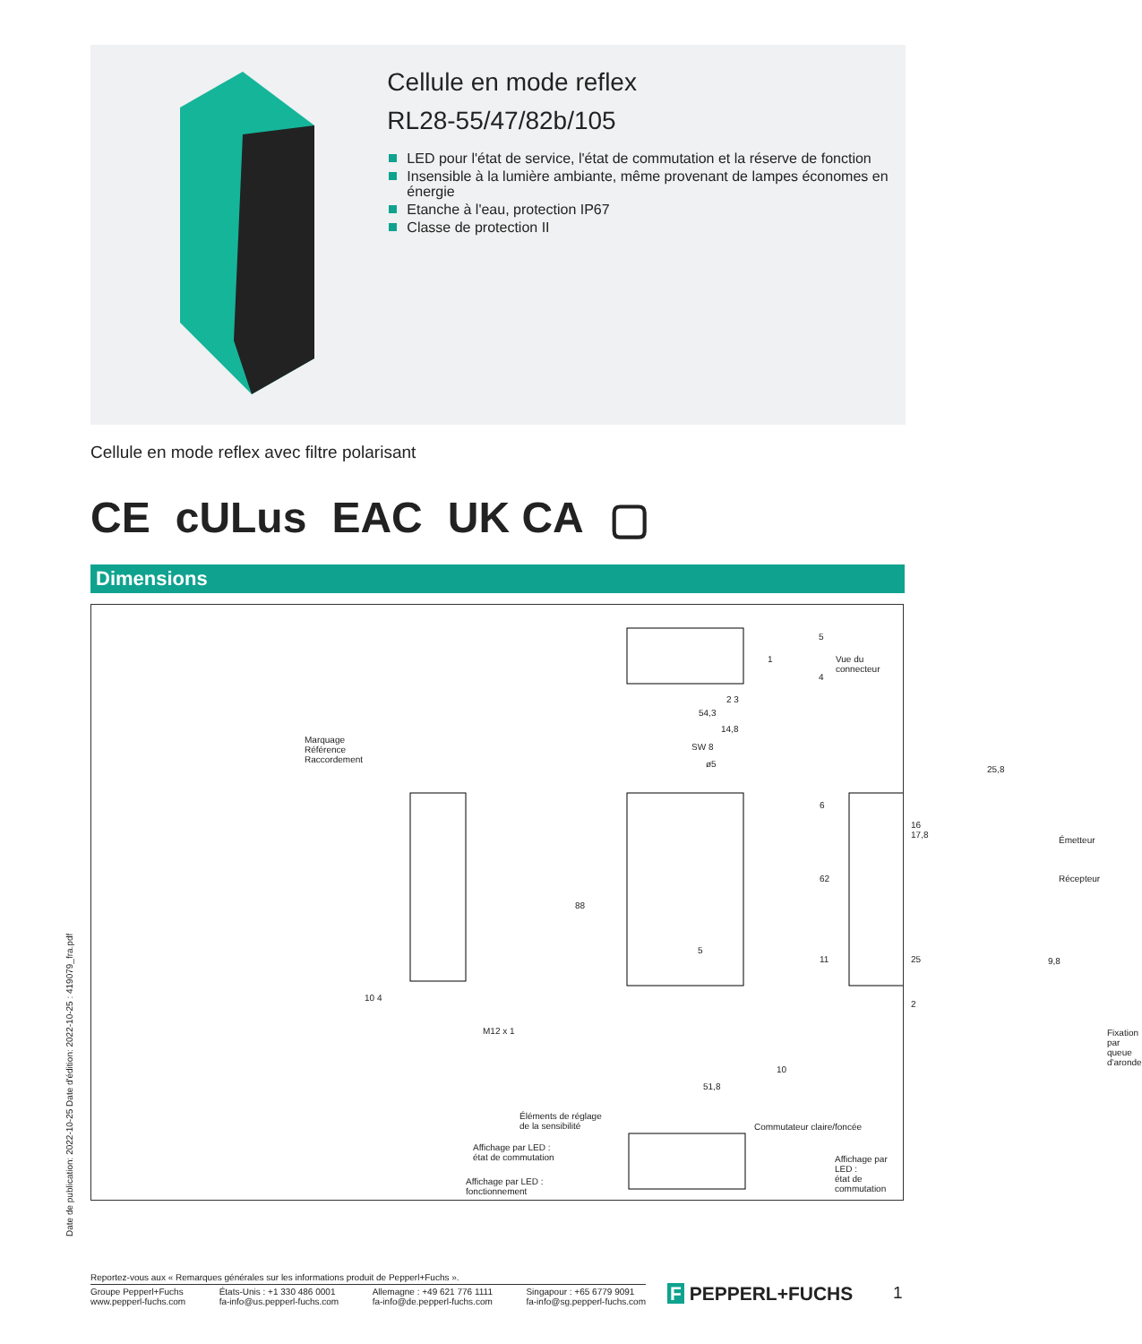Cellule en mode reflex
RL28-55/47/82b/105
LED pour l'état de service, l'état de commutation et la réserve de fonction
Insensible à la lumière ambiante, même provenant de lampes économes en énergie
Etanche à l'eau, protection IP67
Classe de protection II
Cellule en mode reflex avec filtre polarisant
CE cULus EAC UK CA ▢
Dimensions
1
5
Vue du connecteur
4
2 3
54,3
14,8
SW 8
ø5
Marquage
Référence
Raccordement
25,8
Émetteur
Récepteur
88
62
6
16 17,8
5
11 25 9,8
10 4
M12 x 1
2
Fixation par queue d'aronde
10
51,8
Éléments de réglage
de la sensibilité
Commutateur claire/foncée
Affichage par LED :
état de commutation
Affichage par LED :
état de commutation
Affichage par LED :
fonctionnement
Date de publication: 2022-10-25 Date d'édition: 2022-10-25 : 419079_fra.pdf
Reportez-vous aux « Remarques générales sur les informations produit de Pepperl+Fuchs ».
Groupe Pepperl+Fuchs
www.pepperl-fuchs.com États-Unis : +1 330 486 0001
fa-info@us.pepperl-fuchs.com Allemagne : +49 621 776 1111
fa-info@de.pepperl-fuchs.com Singapour : +65 6779 9091
fa-info@sg.pepperl-fuchs.com
F PEPPERL+FUCHS 1